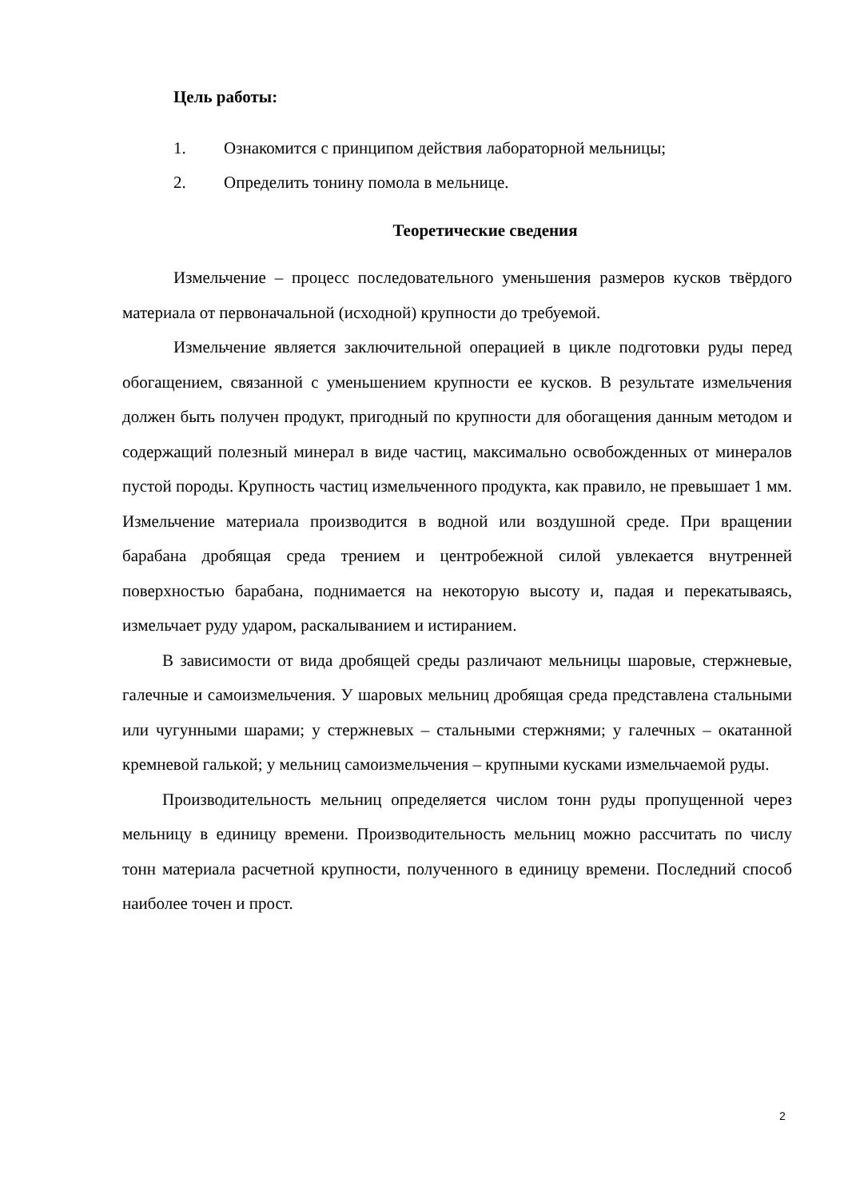Цель работы:
1. Ознакомится с принципом действия лабораторной мельницы;
2. Определить тонину помола в мельнице.
Теоретические сведения
Измельчение – процесс последовательного уменьшения размеров кусков твёрдого материала от первоначальной (исходной) крупности до требуемой.
Измельчение является заключительной операцией в цикле подготовки руды перед обогащением, связанной с уменьшением крупности ее кусков. В результате измельчения должен быть получен продукт, пригодный по крупности для обогащения данным методом и содержащий полезный минерал в виде частиц, максимально освобожденных от минералов пустой породы. Крупность частиц измельченного продукта, как правило, не превышает 1 мм. Измельчение материала производится в водной или воздушной среде. При вращении барабана дробящая среда трением и центробежной силой увлекается внутренней поверхностью барабана, поднимается на некоторую высоту и, падая и перекатываясь, измельчает руду ударом, раскалыванием и истиранием.
В зависимости от вида дробящей среды различают мельницы шаровые, стержневые, галечные и самоизмельчения. У шаровых мельниц дробящая среда представлена стальными или чугунными шарами; у стержневых – стальными стержнями; у галечных – окатанной кремневой галькой; у мельниц самоизмельчения – крупными кусками измельчаемой руды.
Производительность мельниц определяется числом тонн руды пропущенной через мельницу в единицу времени. Производительность мельниц можно рассчитать по числу тонн материала расчетной крупности, полученного в единицу времени. Последний способ наиболее точен и прост.
2